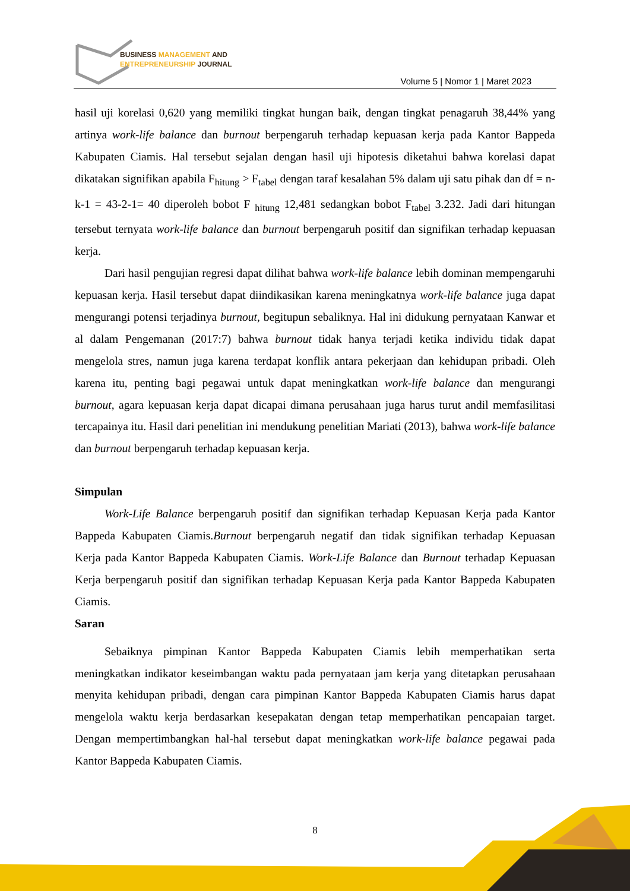BUSINESS MANAGEMENT AND
ENTREPRENEURSHIP JOURNAL
Volume 5 | Nomor 1 | Maret 2023
hasil uji korelasi 0,620 yang memiliki tingkat hungan baik, dengan tingkat penagaruh 38,44% yang artinya work-life balance dan burnout berpengaruh terhadap kepuasan kerja pada Kantor Bappeda Kabupaten Ciamis. Hal tersebut sejalan dengan hasil uji hipotesis diketahui bahwa korelasi dapat dikatakan signifikan apabila F<sub>hitung</sub> > F<sub>tabel</sub> dengan taraf kesalahan 5% dalam uji satu pihak dan df = n-k-1 = 43-2-1= 40 diperoleh bobot F <sub>hitung</sub> 12,481 sedangkan bobot F<sub>tabel</sub> 3.232. Jadi dari hitungan tersebut ternyata work-life balance dan burnout berpengaruh positif dan signifikan terhadap kepuasan kerja.
Dari hasil pengujian regresi dapat dilihat bahwa work-life balance lebih dominan mempengaruhi kepuasan kerja. Hasil tersebut dapat diindikasikan karena meningkatnya work-life balance juga dapat mengurangi potensi terjadinya burnout, begitupun sebaliknya. Hal ini didukung pernyataan Kanwar et al dalam Pengemanan (2017:7) bahwa burnout tidak hanya terjadi ketika individu tidak dapat mengelola stres, namun juga karena terdapat konflik antara pekerjaan dan kehidupan pribadi. Oleh karena itu, penting bagi pegawai untuk dapat meningkatkan work-life balance dan mengurangi burnout, agara kepuasan kerja dapat dicapai dimana perusahaan juga harus turut andil memfasilitasi tercapainya itu. Hasil dari penelitian ini mendukung penelitian Mariati (2013), bahwa work-life balance dan burnout berpengaruh terhadap kepuasan kerja.
Simpulan
Work-Life Balance berpengaruh positif dan signifikan terhadap Kepuasan Kerja pada Kantor Bappeda Kabupaten Ciamis.Burnout berpengaruh negatif dan tidak signifikan terhadap Kepuasan Kerja pada Kantor Bappeda Kabupaten Ciamis. Work-Life Balance dan Burnout terhadap Kepuasan Kerja berpengaruh positif dan signifikan terhadap Kepuasan Kerja pada Kantor Bappeda Kabupaten Ciamis.
Saran
Sebaiknya pimpinan Kantor Bappeda Kabupaten Ciamis lebih memperhatikan serta meningkatkan indikator keseimbangan waktu pada pernyataan jam kerja yang ditetapkan perusahaan menyita kehidupan pribadi, dengan cara pimpinan Kantor Bappeda Kabupaten Ciamis harus dapat mengelola waktu kerja berdasarkan kesepakatan dengan tetap memperhatikan pencapaian target. Dengan mempertimbangkan hal-hal tersebut dapat meningkatkan work-life balance pegawai pada Kantor Bappeda Kabupaten Ciamis.
8